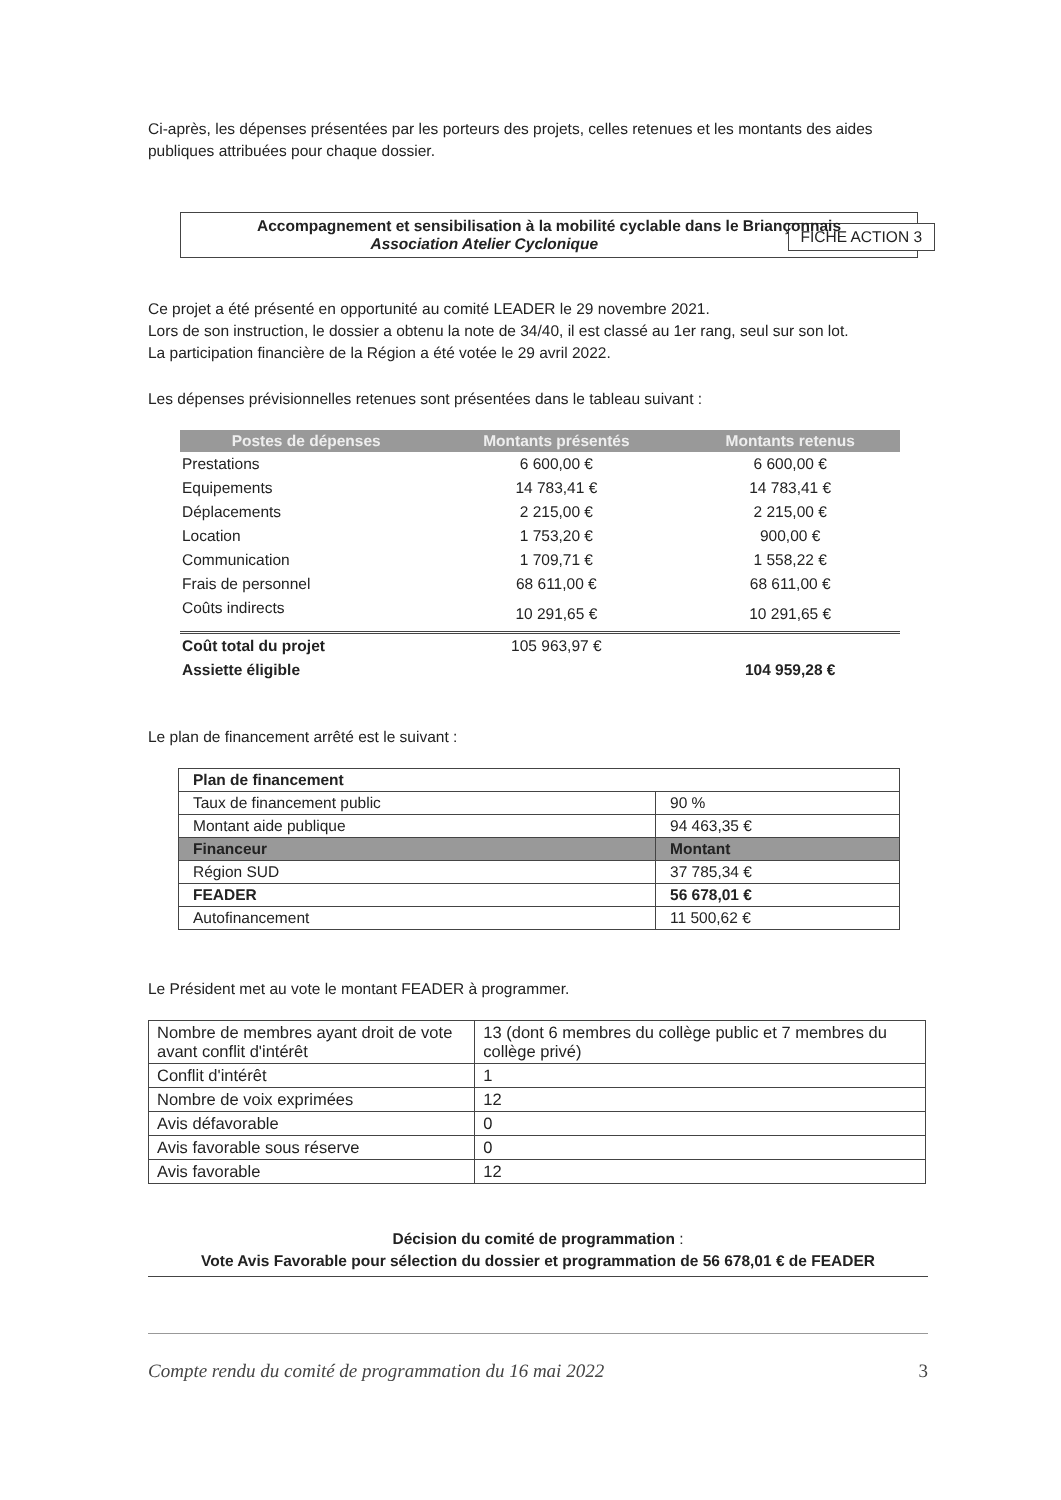Ci-après, les dépenses présentées par les porteurs des projets, celles retenues et les montants des aides publiques attribuées pour chaque dossier.
Accompagnement et sensibilisation à la mobilité cyclable dans le Briançonnais
Association Atelier Cyclonique FICHE ACTION 3
Ce projet a été présenté en opportunité au comité LEADER le 29 novembre 2021.
Lors de son instruction, le dossier a obtenu la note de 34/40, il est classé au 1er rang, seul sur son lot.
La participation financière de la Région a été votée le 29 avril 2022.
Les dépenses prévisionnelles retenues sont présentées dans le tableau suivant :
| Postes de dépenses | Montants présentés | Montants retenus |
| --- | --- | --- |
| Prestations | 6 600,00 € | 6 600,00 € |
| Equipements | 14 783,41 € | 14 783,41 € |
| Déplacements | 2 215,00 € | 2 215,00 € |
| Location | 1 753,20 € | 900,00 € |
| Communication | 1 709,71 € | 1 558,22 € |
| Frais de personnel | 68 611,00 € | 68 611,00 € |
| Coûts indirects | 10 291,65 € | 10 291,65 € |
| Coût total du projet | 105 963,97 € | |
| Assiette éligible | | 104 959,28 € |
Le plan de financement arrêté est le suivant :
| Plan de financement | |
| Taux de financement public | 90 % |
| Montant aide publique | 94 463,35 € |
| Financeur | Montant |
| Région SUD | 37 785,34 € |
| FEADER | 56 678,01 € |
| Autofinancement | 11 500,62 € |
Le Président met au vote le montant FEADER à programmer.
| Nombre de membres ayant droit de vote avant conflit d'intérêt | 13 (dont 6 membres du collège public et 7 membres du collège privé) |
| Conflit d'intérêt | 1 |
| Nombre de voix exprimées | 12 |
| Avis défavorable | 0 |
| Avis favorable sous réserve | 0 |
| Avis favorable | 12 |
Décision du comité de programmation :
Vote Avis Favorable pour sélection du dossier et programmation de 56 678,01 € de FEADER
Compte rendu du comité de programmation du 16 mai 2022 3